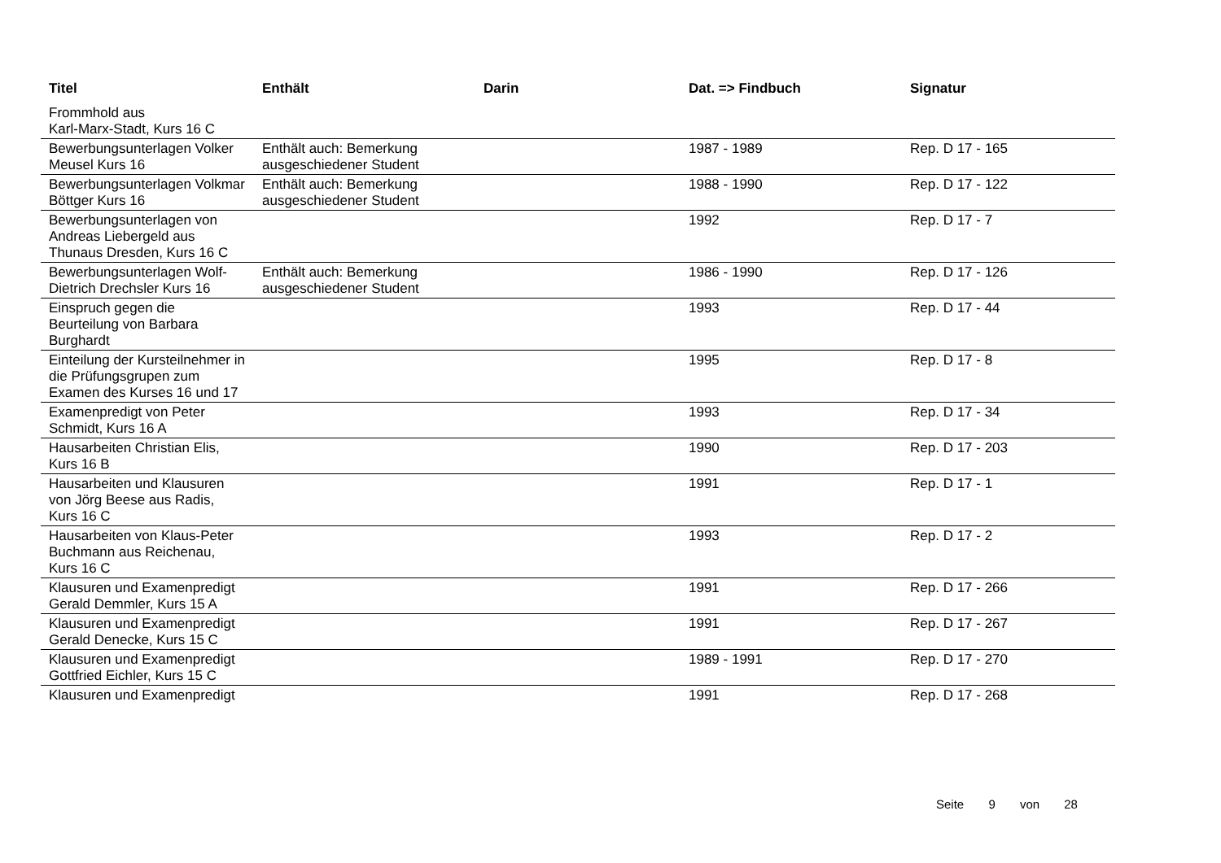| Titel | Enthält | Darin | Dat. => Findbuch | Signatur |
| --- | --- | --- | --- | --- |
| Frommhold aus Karl-Marx-Stadt, Kurs 16 C | | | | |
| Bewerbungsunterlagen Volker Meusel Kurs 16 | Enthält auch: Bemerkung ausgeschiedener Student | | 1987 - 1989 | Rep. D 17 - 165 |
| Bewerbungsunterlagen Volkmar Böttger Kurs 16 | Enthält auch: Bemerkung ausgeschiedener Student | | 1988 - 1990 | Rep. D 17 - 122 |
| Bewerbungsunterlagen von Andreas Liebergeld aus Thunaus Dresden, Kurs 16 C | | | 1992 | Rep. D 17 - 7 |
| Bewerbungsunterlagen Wolf-Dietrich Drechsler Kurs 16 | Enthält auch: Bemerkung ausgeschiedener Student | | 1986 - 1990 | Rep. D 17 - 126 |
| Einspruch gegen die Beurteilung von Barbara Burghardt | | | 1993 | Rep. D 17 - 44 |
| Einteilung der Kursteilnehmer in die Prüfungsgrupen zum Examen des Kurses 16 und 17 | | | 1995 | Rep. D 17 - 8 |
| Examenpredigt von Peter Schmidt, Kurs 16 A | | | 1993 | Rep. D 17 - 34 |
| Hausarbeiten Christian Elis, Kurs 16 B | | | 1990 | Rep. D 17 - 203 |
| Hausarbeiten und Klausuren von Jörg Beese aus Radis, Kurs 16 C | | | 1991 | Rep. D 17 - 1 |
| Hausarbeiten von Klaus-Peter Buchmann aus Reichenau, Kurs 16 C | | | 1993 | Rep. D 17 - 2 |
| Klausuren und Examenpredigt Gerald Demmler, Kurs 15 A | | | 1991 | Rep. D 17 - 266 |
| Klausuren und Examenpredigt Gerald Denecke, Kurs 15 C | | | 1991 | Rep. D 17 - 267 |
| Klausuren und Examenpredigt Gottfried Eichler, Kurs 15 C | | | 1989 - 1991 | Rep. D 17 - 270 |
| Klausuren und Examenpredigt | | | 1991 | Rep. D 17 - 268 |
Seite 9 von 28